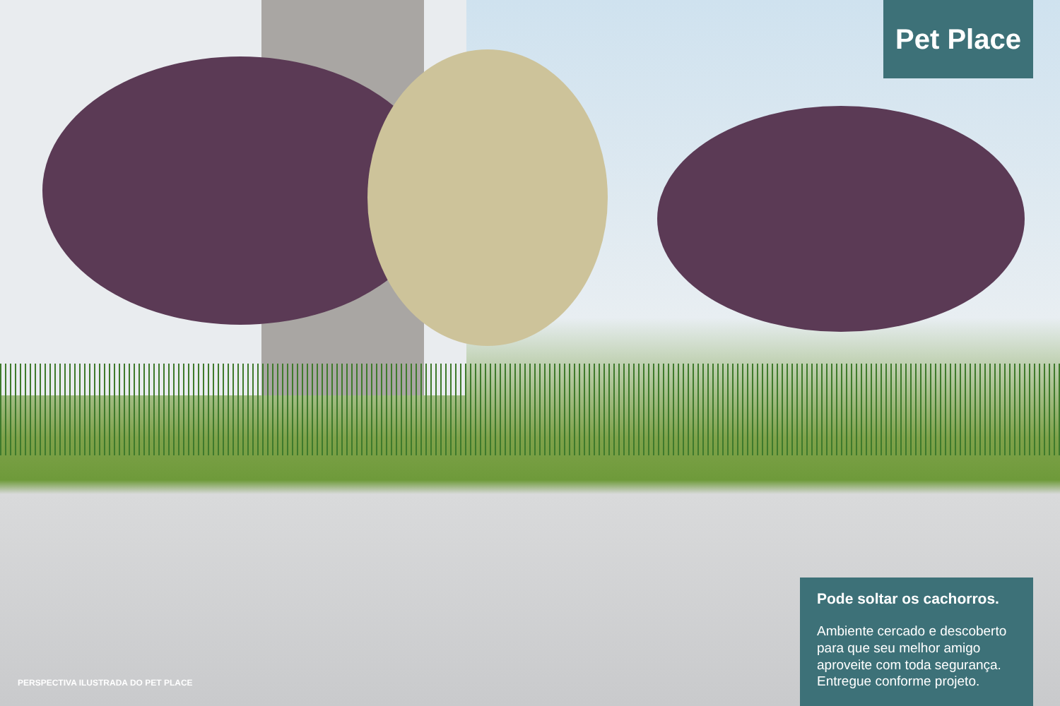Pet Place
Pode soltar os cachorros.
Ambiente cercado e descoberto para que seu melhor amigo aproveite com toda segurança. Entregue conforme projeto.
PERSPECTIVA ILUSTRADA DO PET PLACE